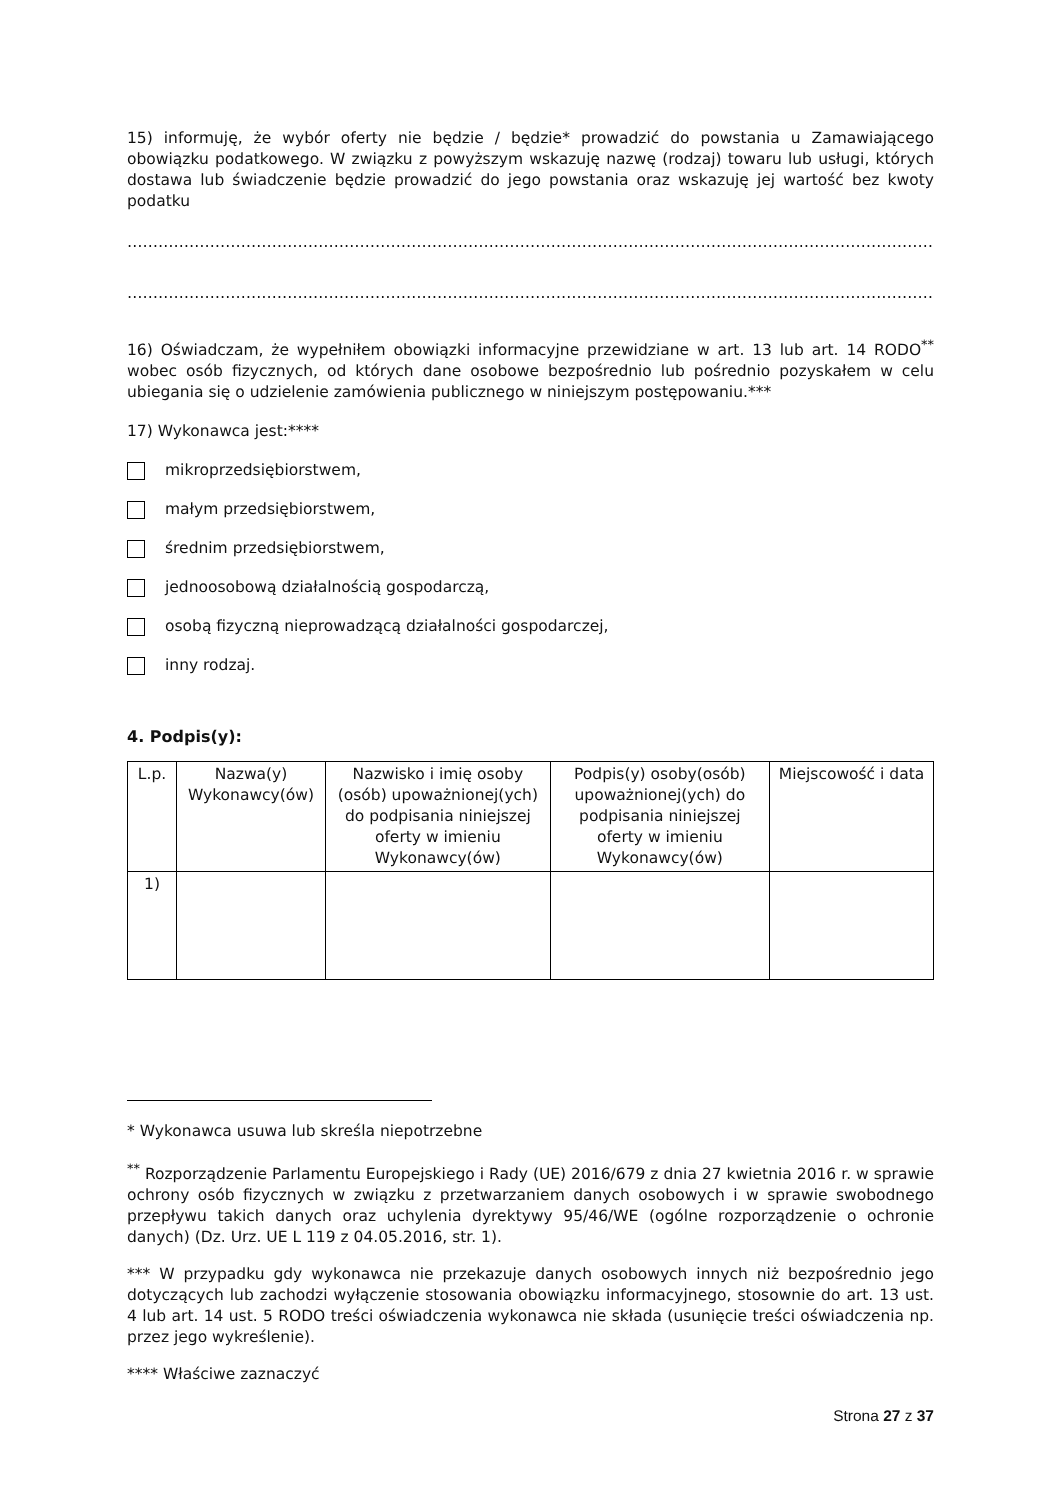15) informuję, że wybór oferty nie będzie / będzie* prowadzić do powstania u Zamawiającego obowiązku podatkowego. W związku z powyższym wskazuję nazwę (rodzaj) towaru lub usługi, których dostawa lub świadczenie będzie prowadzić do jego powstania oraz wskazuję jej wartość bez kwoty podatku
…………………………………………………………………………………………………………………………………………………………………………
…………………………………………………………………………………………………………………………………………………………………………
16) Oświadczam, że wypełniłem obowiązki informacyjne przewidziane w art. 13 lub art. 14 RODO<sup>**</sup> wobec osób fizycznych, od których dane osobowe bezpośrednio lub pośrednio pozyskałem w celu ubiegania się o udzielenie zamówienia publicznego w niniejszym postępowaniu.***
17) Wykonawca jest:****
mikroprzedsiębiorstwem,
małym przedsiębiorstwem,
średnim przedsiębiorstwem,
jednoosobową działalnością gospodarczą,
osobą fizyczną nieprowadzącą działalności gospodarczej,
inny rodzaj.
4. Podpis(y):
| L.p. | Nazwa(y) Wykonawcy(ów) | Nazwisko i imię osoby (osób) upoważnionej(ych) do podpisania niniejszej oferty w imieniu Wykonawcy(ów) | Podpis(y) osoby(osób) upoważnionej(ych) do podpisania niniejszej oferty w imieniu Wykonawcy(ów) | Miejscowość i data |
| --- | --- | --- | --- | --- |
| 1) | | | | |
* Wykonawca usuwa lub skreśla niepotrzebne
<sup>**</sup> Rozporządzenie Parlamentu Europejskiego i Rady (UE) 2016/679 z dnia 27 kwietnia 2016 r. w sprawie ochrony osób fizycznych w związku z przetwarzaniem danych osobowych i w sprawie swobodnego przepływu takich danych oraz uchylenia dyrektywy 95/46/WE (ogólne rozporządzenie o ochronie danych) (Dz. Urz. UE L 119 z 04.05.2016, str. 1).
*** W przypadku gdy wykonawca nie przekazuje danych osobowych innych niż bezpośrednio jego dotyczących lub zachodzi wyłączenie stosowania obowiązku informacyjnego, stosownie do art. 13 ust. 4 lub art. 14 ust. 5 RODO treści oświadczenia wykonawca nie składa (usunięcie treści oświadczenia np. przez jego wykreślenie).
**** Właściwe zaznaczyć
Strona 27 z 37